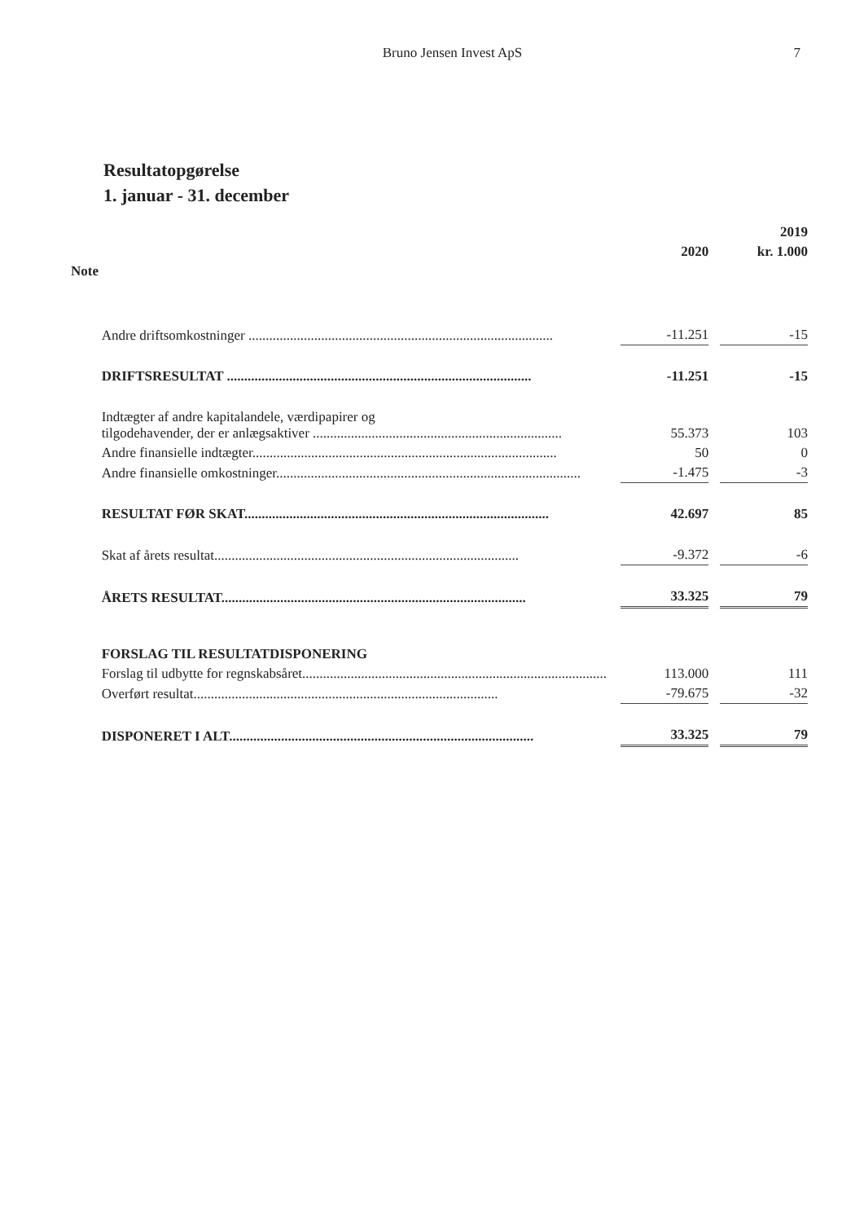Bruno Jensen Invest ApS
7
Resultatopgørelse
1. januar - 31. december
| | | | | 2019 |
| | | 2020 | | kr. 1.000 |
| Note | | | | |
| | Andre driftsomkostninger ........................................................................................ | -11.251 | | -15 |
| | DRIFTSRESULTAT ........................................................................................ | -11.251 | | -15 |
| | Indtægter af andre kapitalandele, værdipapirer og tilgodehavender, der er anlægsaktiver ........................................................................ | 55.373 | | 103 |
| | Andre finansielle indtægter........................................................................................ | 50 | | 0 |
| | Andre finansielle omkostninger........................................................................................ | -1.475 | | -3 |
| | RESULTAT FØR SKAT........................................................................................ | 42.697 | | 85 |
| | Skat af årets resultat........................................................................................ | -9.372 | | -6 |
| | ÅRETS RESULTAT........................................................................................ | 33.325 | | 79 |
| | FORSLAG TIL RESULTATDISPONERING | | | |
| | Forslag til udbytte for regnskabsåret........................................................................................ | 113.000 | | 111 |
| | Overført resultat........................................................................................ | -79.675 | | -32 |
| | DISPONERET I ALT........................................................................................ | 33.325 | | 79 |